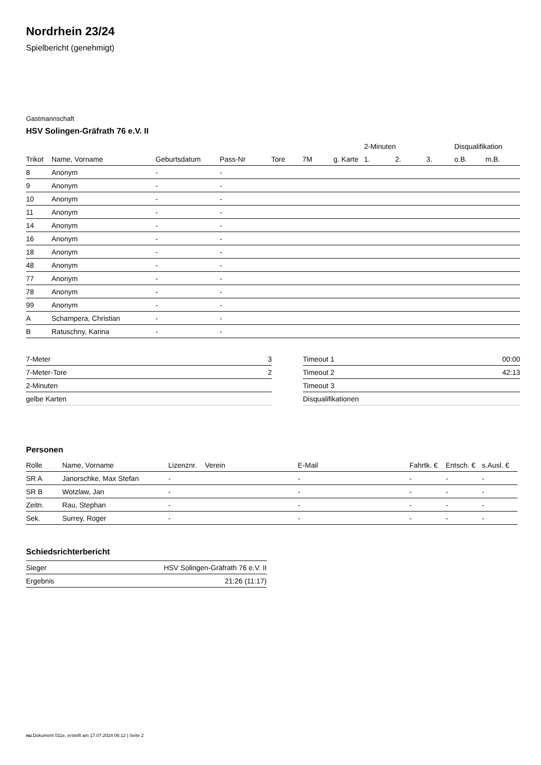Nordrhein 23/24
Spielbericht (genehmigt)
Gastmannschaft
HSV Solingen-Gräfrath 76 e.V. II
| | | | | | | | 2-Minuten | | | Disqualifikation | |
| --- | --- | --- | --- | --- | --- | --- | --- | --- | --- | --- | --- |
| Trikot | Name, Vorname | Geburtsdatum | Pass-Nr | Tore | 7M | g. Karte | 1. | 2. | 3. | o.B. | m.B. |
| 8 | Anonym | - | - | | | | | | | | |
| 9 | Anonym | - | - | | | | | | | | |
| 10 | Anonym | - | - | | | | | | | | |
| 11 | Anonym | - | - | | | | | | | | |
| 14 | Anonym | - | - | | | | | | | | |
| 16 | Anonym | - | - | | | | | | | | |
| 18 | Anonym | - | - | | | | | | | | |
| 48 | Anonym | - | - | | | | | | | | |
| 77 | Anonym | - | - | | | | | | | | |
| 78 | Anonym | - | - | | | | | | | | |
| 99 | Anonym | - | - | | | | | | | | |
| A | Schampera, Christian | - | - | | | | | | | | |
| B | Ratuschny, Karina | - | - | | | | | | | | |
| 7-Meter | 3 |
| 7-Meter-Tore | 2 |
| 2-Minuten | |
| gelbe Karten | |
| Timeout 1 | 00:00 |
| Timeout 2 | 42:13 |
| Timeout 3 | |
| Disqualifikationen | |
Personen
| Rolle | Name, Vorname | Lizenznr. | Verein | E-Mail | Fahrtk. € | Entsch. € | s.Ausl. € |
| --- | --- | --- | --- | --- | --- | --- | --- |
| SR A | Janorschke, Max Stefan | - | | - | - | - | - |
| SR B | Wotzlaw, Jan | - | | - | - | - | - |
| Zeitn. | Rau, Stephan | - | | - | - | - | - |
| Sek. | Surrey, Roger | - | | - | - | - | - |
Schiedsrichterbericht
| Sieger | HSV Solingen-Gräfrath 76 e.V. II |
| Ergebnis | 21:26 (11:17) |
nu.Dokument 011e, erstellt am 17.07.2024 06:12 | Seite 2